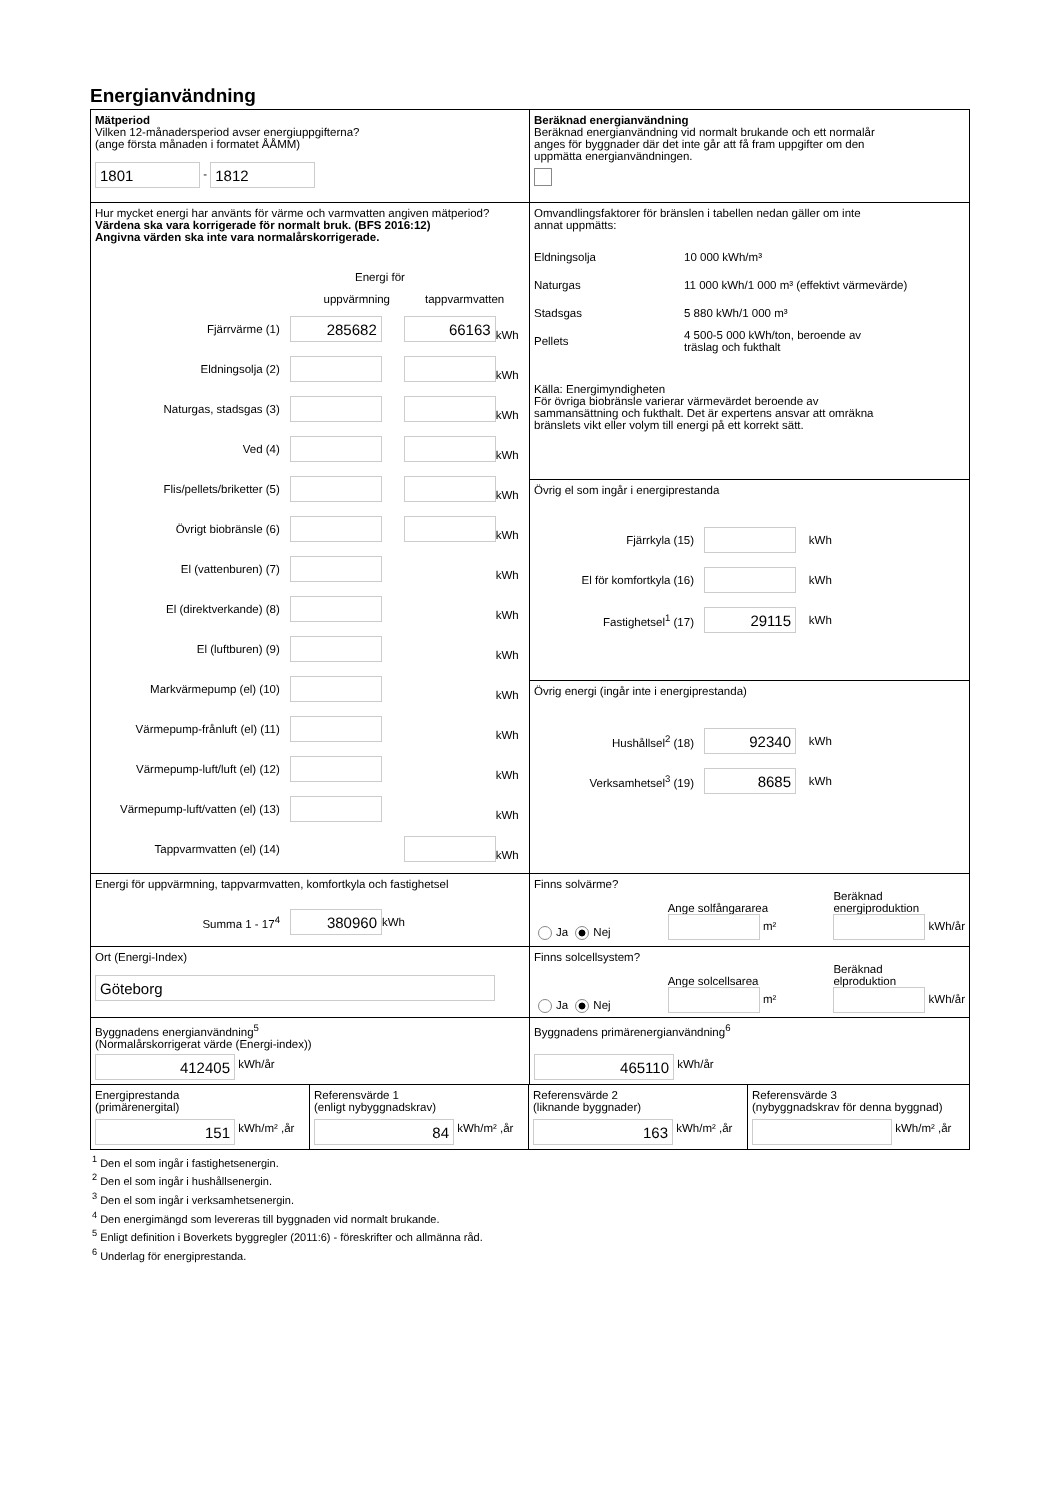Energianvändning
| Mätperiod Vilken 12-månadersperiod avser energiuppgifterna? (ange första månaden i formatet ÅÅMM) 1801 - 1812 | Beräknad energianvändning Beräknad energianvändning vid normalt brukande och ett normalår anges för byggnader där det inte går att få fram uppgifter om den uppmätta energianvändningen. |
| Hur mycket energi har använts för värme och varmvatten angiven mätperiod? Värdena ska vara korrigerade för normalt bruk. (BFS 2016:12) Angivna värden ska inte vara normalårskorrigerade. Energi för uppvärmning tappvarmvatten Fjärrvärme (1) 285682 66163 kWh Eldningsolja (2) kWh Naturgas, stadsgas (3) kWh Ved (4) kWh Flis/pellets/briketter (5) kWh Övrigt biobränsle (6) kWh El (vattenburen) (7) kWh El (direktverkande) (8) kWh El (luftburen) (9) kWh Markvärmepump (el) (10) kWh Värmepump-frånluft (el) (11) kWh Värmepump-luft/luft (el) (12) kWh Värmepump-luft/vatten (el) (13) kWh Tappvarmvatten (el) (14) kWh | Omvandlingsfaktorer för bränslen i tabellen nedan gäller om inte annat uppmätts: / Eldningsolja / 10 000 kWh/m³ / / Naturgas / 11 000 kWh/1 000 m³ (effektivt värmevärde) / / Stadsgas / 5 880 kWh/1 000 m³ / / Pellets / 4 500-5 000 kWh/ton, beroende av träslag och fukthalt / Källa: Energimyndigheten För övriga biobränsle varierar värmevärdet beroende av sammansättning och fukthalt. Det är expertens ansvar att omräkna bränslets vikt eller volym till energi på ett korrekt sätt. |
| | Övrig el som ingår i energiprestanda Fjärrkyla (15) kWh El för komfortkyla (16) kWh Fastighetsel<sup>1</sup> (17) 29115 kWh |
| | Övrig energi (ingår inte i energiprestanda) Hushållsel<sup>2</sup> (18) 92340 kWh Verksamhetsel<sup>3</sup> (19) 8685 kWh |
| Energi för uppvärmning, tappvarmvatten, komfortkyla och fastighetsel Summa 1 - 17<sup>4</sup> 380960 kWh | Finns solvärme? Ja Nej Ange solfångararea m² Beräknad energiproduktion kWh/år |
| Ort (Energi-Index) Göteborg | Finns solcellsystem? Ja Nej Ange solcellsarea m² Beräknad elproduktion kWh/år |
| Byggnadens energianvändning<sup>5</sup> (Normalårskorrigerat värde (Energi-index)) 412405 kWh/år | Byggnadens primärenergianvändning<sup>6</sup> 465110 kWh/år |
| / Energiprestanda (primärenergital) 151 kWh/m² ,år / Referensvärde 1 (enligt nybyggnadskrav) 84 kWh/m² ,år / Referensvärde 2 (liknande byggnader) 163 kWh/m² ,år / Referensvärde 3 (nybyggnadskrav för denna byggnad) kWh/m² ,år / | |
<sup>1</sup> Den el som ingår i fastighetsenergin.
<sup>2</sup> Den el som ingår i hushållsenergin.
<sup>3</sup> Den el som ingår i verksamhetsenergin.
<sup>4</sup> Den energimängd som levereras till byggnaden vid normalt brukande.
<sup>5</sup> Enligt definition i Boverkets byggregler (2011:6) - föreskrifter och allmänna råd.
<sup>6</sup> Underlag för energiprestanda.